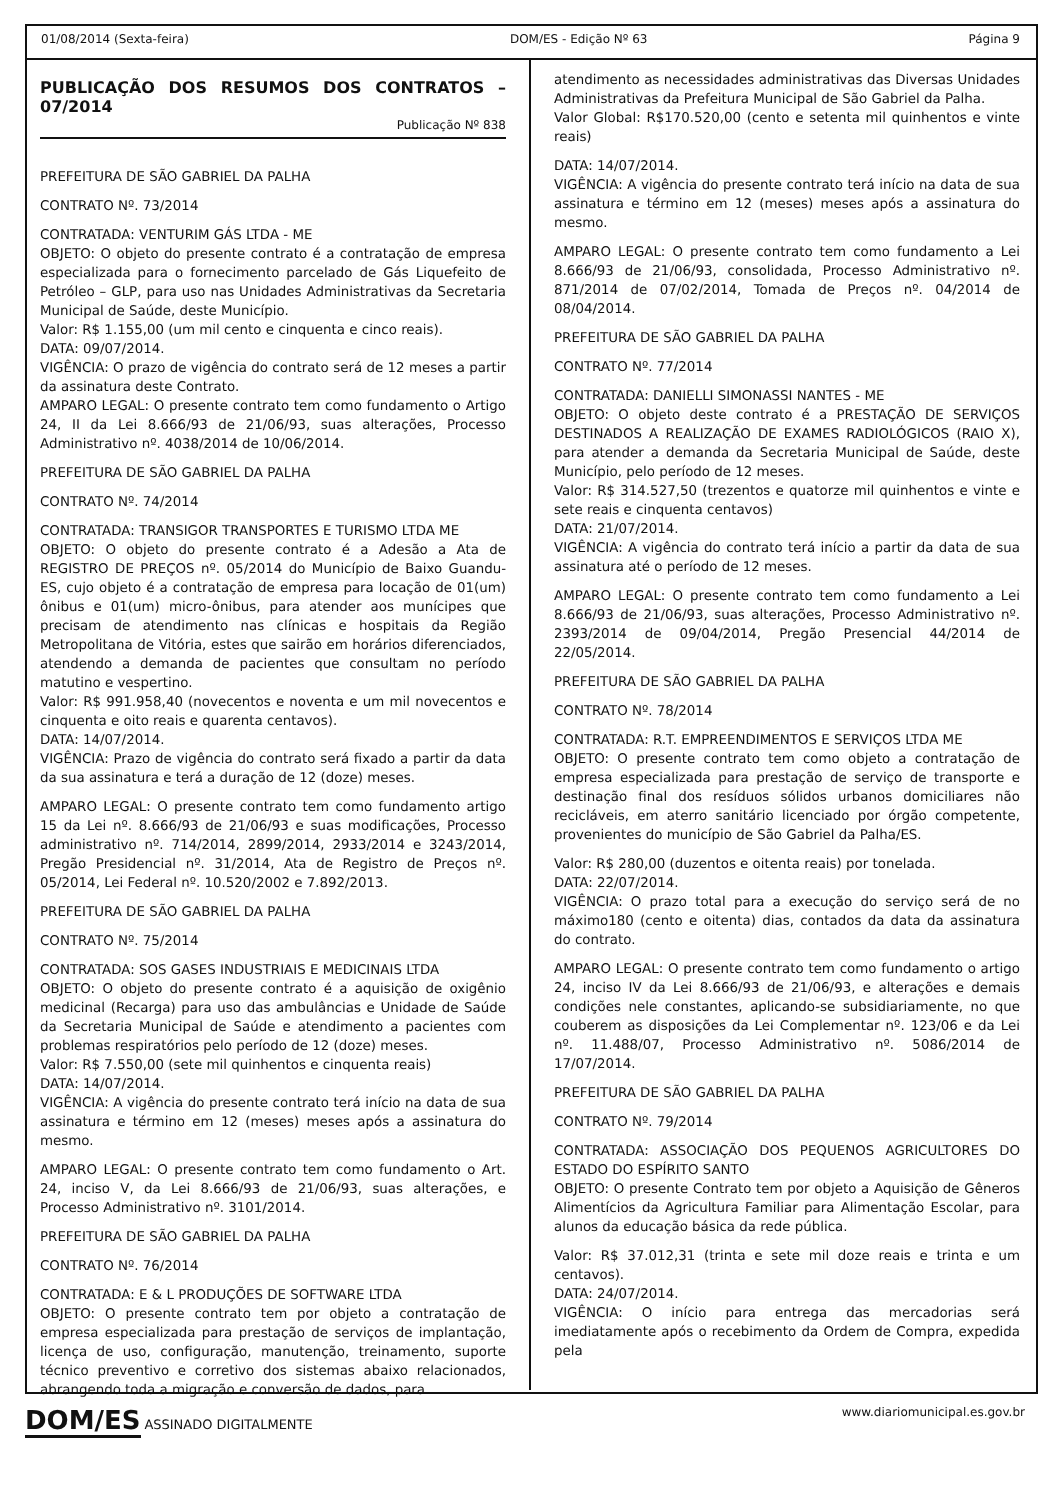01/08/2014 (Sexta-feira) DOM/ES - Edição Nº 63 Página 9
PUBLICAÇÃO DOS RESUMOS DOS CONTRATOS – 07/2014
Publicação Nº 838
PREFEITURA DE SÃO GABRIEL DA PALHA
CONTRATO Nº. 73/2014
CONTRATADA: VENTURIM GÁS LTDA - ME
OBJETO: O objeto do presente contrato é a contratação de empresa especializada para o fornecimento parcelado de Gás Liquefeito de Petróleo – GLP, para uso nas Unidades Administrativas da Secretaria Municipal de Saúde, deste Município.
Valor: R$ 1.155,00 (um mil cento e cinquenta e cinco reais).
DATA: 09/07/2014.
VIGÊNCIA: O prazo de vigência do contrato será de 12 meses a partir da assinatura deste Contrato.
AMPARO LEGAL: O presente contrato tem como fundamento o Artigo 24, II da Lei 8.666/93 de 21/06/93, suas alterações, Processo Administrativo nº. 4038/2014 de 10/06/2014.
PREFEITURA DE SÃO GABRIEL DA PALHA
CONTRATO Nº. 74/2014
CONTRATADA: TRANSIGOR TRANSPORTES E TURISMO LTDA ME
OBJETO: O objeto do presente contrato é a Adesão a Ata de REGISTRO DE PREÇOS nº. 05/2014 do Município de Baixo Guandu-ES, cujo objeto é a contratação de empresa para locação de 01(um) ônibus e 01(um) micro-ônibus, para atender aos munícipes que precisam de atendimento nas clínicas e hospitais da Região Metropolitana de Vitória, estes que sairão em horários diferenciados, atendendo a demanda de pacientes que consultam no período matutino e vespertino.
Valor: R$ 991.958,40 (novecentos e noventa e um mil novecentos e cinquenta e oito reais e quarenta centavos).
DATA: 14/07/2014.
VIGÊNCIA: Prazo de vigência do contrato será fixado a partir da data da sua assinatura e terá a duração de 12 (doze) meses.
AMPARO LEGAL: O presente contrato tem como fundamento artigo 15 da Lei nº. 8.666/93 de 21/06/93 e suas modificações, Processo administrativo nº. 714/2014, 2899/2014, 2933/2014 e 3243/2014, Pregão Presidencial nº. 31/2014, Ata de Registro de Preços nº. 05/2014, Lei Federal nº. 10.520/2002 e 7.892/2013.
PREFEITURA DE SÃO GABRIEL DA PALHA
CONTRATO Nº. 75/2014
CONTRATADA: SOS GASES INDUSTRIAIS E MEDICINAIS LTDA
OBJETO: O objeto do presente contrato é a aquisição de oxigênio medicinal (Recarga) para uso das ambulâncias e Unidade de Saúde da Secretaria Municipal de Saúde e atendimento a pacientes com problemas respiratórios pelo período de 12 (doze) meses.
Valor: R$ 7.550,00 (sete mil quinhentos e cinquenta reais)
DATA: 14/07/2014.
VIGÊNCIA: A vigência do presente contrato terá início na data de sua assinatura e término em 12 (meses) meses após a assinatura do mesmo.
AMPARO LEGAL: O presente contrato tem como fundamento o Art. 24, inciso V, da Lei 8.666/93 de 21/06/93, suas alterações, e Processo Administrativo nº. 3101/2014.
PREFEITURA DE SÃO GABRIEL DA PALHA
CONTRATO Nº. 76/2014
CONTRATADA: E & L PRODUÇÕES DE SOFTWARE LTDA
OBJETO: O presente contrato tem por objeto a contratação de empresa especializada para prestação de serviços de implantação, licença de uso, configuração, manutenção, treinamento, suporte técnico preventivo e corretivo dos sistemas abaixo relacionados, abrangendo toda a migração e conversão de dados, para
atendimento as necessidades administrativas das Diversas Unidades Administrativas da Prefeitura Municipal de São Gabriel da Palha.
Valor Global: R$170.520,00 (cento e setenta mil quinhentos e vinte reais)
DATA: 14/07/2014.
VIGÊNCIA: A vigência do presente contrato terá início na data de sua assinatura e término em 12 (meses) meses após a assinatura do mesmo.
AMPARO LEGAL: O presente contrato tem como fundamento a Lei 8.666/93 de 21/06/93, consolidada, Processo Administrativo nº. 871/2014 de 07/02/2014, Tomada de Preços nº. 04/2014 de 08/04/2014.
PREFEITURA DE SÃO GABRIEL DA PALHA
CONTRATO Nº. 77/2014
CONTRATADA: DANIELLI SIMONASSI NANTES - ME
OBJETO: O objeto deste contrato é a PRESTAÇÃO DE SERVIÇOS DESTINADOS A REALIZAÇÃO DE EXAMES RADIOLÓGICOS (RAIO X), para atender a demanda da Secretaria Municipal de Saúde, deste Município, pelo período de 12 meses.
Valor: R$ 314.527,50 (trezentos e quatorze mil quinhentos e vinte e sete reais e cinquenta centavos)
DATA: 21/07/2014.
VIGÊNCIA: A vigência do contrato terá início a partir da data de sua assinatura até o período de 12 meses.
AMPARO LEGAL: O presente contrato tem como fundamento a Lei 8.666/93 de 21/06/93, suas alterações, Processo Administrativo nº. 2393/2014 de 09/04/2014, Pregão Presencial 44/2014 de 22/05/2014.
PREFEITURA DE SÃO GABRIEL DA PALHA
CONTRATO Nº. 78/2014
CONTRATADA: R.T. EMPREENDIMENTOS E SERVIÇOS LTDA ME
OBJETO: O presente contrato tem como objeto a contratação de empresa especializada para prestação de serviço de transporte e destinação final dos resíduos sólidos urbanos domiciliares não recicláveis, em aterro sanitário licenciado por órgão competente, provenientes do município de São Gabriel da Palha/ES.
Valor: R$ 280,00 (duzentos e oitenta reais) por tonelada.
DATA: 22/07/2014.
VIGÊNCIA: O prazo total para a execução do serviço será de no máximo180 (cento e oitenta) dias, contados da data da assinatura do contrato.
AMPARO LEGAL: O presente contrato tem como fundamento o artigo 24, inciso IV da Lei 8.666/93 de 21/06/93, e alterações e demais condições nele constantes, aplicando-se subsidiariamente, no que couberem as disposições da Lei Complementar nº. 123/06 e da Lei nº. 11.488/07, Processo Administrativo nº. 5086/2014 de 17/07/2014.
PREFEITURA DE SÃO GABRIEL DA PALHA
CONTRATO Nº. 79/2014
CONTRATADA: ASSOCIAÇÃO DOS PEQUENOS AGRICULTORES DO ESTADO DO ESPÍRITO SANTO
OBJETO: O presente Contrato tem por objeto a Aquisição de Gêneros Alimentícios da Agricultura Familiar para Alimentação Escolar, para alunos da educação básica da rede pública.
Valor: R$ 37.012,31 (trinta e sete mil doze reais e trinta e um centavos).
DATA: 24/07/2014.
VIGÊNCIA: O início para entrega das mercadorias será imediatamente após o recebimento da Ordem de Compra, expedida pela
DOM/ES ASSINADO DIGITALMENTE www.diariomunicipal.es.gov.br